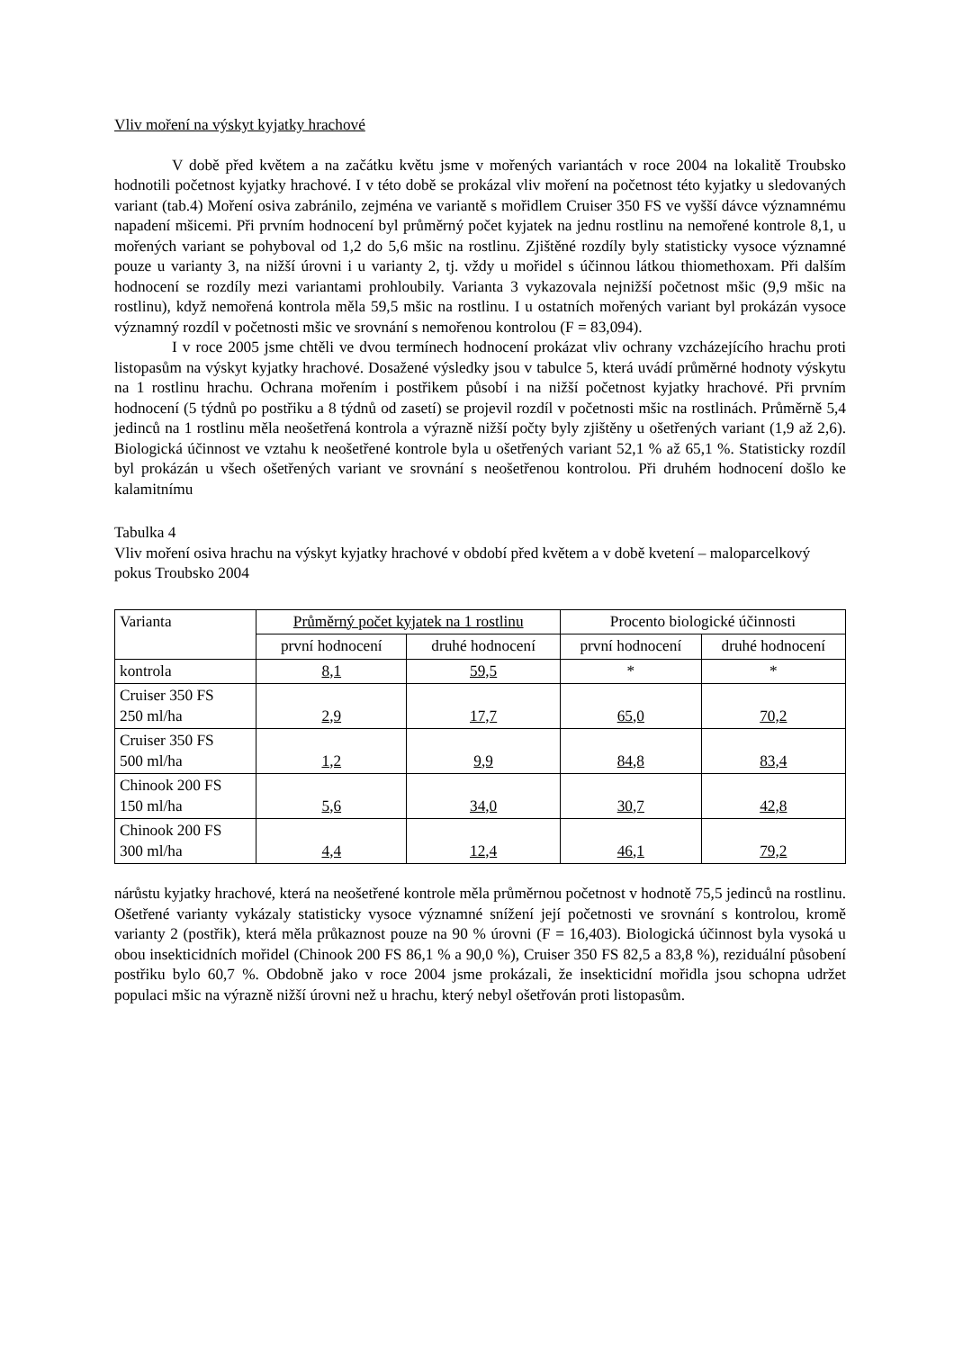Vliv moření na výskyt kyjatky hrachové
V době před květem a na začátku květu jsme v mořených variantách v roce 2004 na lokalitě Troubsko hodnotili početnost kyjatky hrachové. I v této době se prokázal vliv moření na početnost této kyjatky u sledovaných variant (tab.4) Moření osiva zabránilo, zejména ve variantě s mořidlem Cruiser 350 FS ve vyšší dávce významnému napadení mšicemi. Při prvním hodnocení byl průměrný počet kyjatek na jednu rostlinu na nemořené kontrole 8,1, u mořených variant se pohyboval od 1,2 do 5,6 mšic na rostlinu. Zjištěné rozdíly byly statisticky vysoce významné pouze u varianty 3, na nižší úrovni i u varianty 2, tj. vždy u mořidel s účinnou látkou thiomethoxam. Při dalším hodnocení se rozdíly mezi variantami prohloubily. Varianta 3 vykazovala nejnižší početnost mšic (9,9 mšic na rostlinu), když nemořená kontrola měla 59,5 mšic na rostlinu. I u ostatních mořených variant byl prokázán vysoce významný rozdíl v početnosti mšic ve srovnání s nemořenou kontrolou (F = 83,094).
I v roce 2005 jsme chtěli ve dvou termínech hodnocení prokázat vliv ochrany vzcházejícího hrachu proti listopasům na výskyt kyjatky hrachové. Dosažené výsledky jsou v tabulce 5, která uvádí průměrné hodnoty výskytu na 1 rostlinu hrachu. Ochrana mořením i postřikem působí i na nižší početnost kyjatky hrachové. Při prvním hodnocení (5 týdnů po postřiku a 8 týdnů od zasetí) se projevil rozdíl v početnosti mšic na rostlinách. Průměrně 5,4 jedinců na 1 rostlinu měla neošetřená kontrola a výrazně nižší počty byly zjištěny u ošetřených variant (1,9 až 2,6). Biologická účinnost ve vztahu k neošetřené kontrole byla u ošetřených variant 52,1 % až 65,1 %. Statisticky rozdíl byl prokázán u všech ošetřených variant ve srovnání s neošetřenou kontrolou. Při druhém hodnocení došlo ke kalamitnímu
Tabulka 4
Vliv moření osiva hrachu na výskyt kyjatky hrachové v období před květem a v době kvetení – maloparcelkový pokus Troubsko 2004
| Varianta | Průměrný počet kyjatek na 1 rostlinu | | Procento biologické účinnosti | |
| --- | --- | --- | --- | --- |
| | první hodnocení | druhé hodnocení | první hodnocení | druhé hodnocení |
| kontrola | 8,1 | 59,5 | * | * |
| Cruiser 350 FS 250 ml/ha | 2,9 | 17,7 | 65,0 | 70,2 |
| Cruiser 350 FS 500 ml/ha | 1,2 | 9,9 | 84,8 | 83,4 |
| Chinook 200 FS 150 ml/ha | 5,6 | 34,0 | 30,7 | 42,8 |
| Chinook 200 FS 300 ml/ha | 4,4 | 12,4 | 46,1 | 79,2 |
nárůstu kyjatky hrachové, která na neošetřené kontrole měla průměrnou početnost v hodnotě 75,5 jedinců na rostlinu. Ošetřené varianty vykázaly statisticky vysoce významné snížení její početnosti ve srovnání s kontrolou, kromě varianty 2 (postřik), která měla průkaznost pouze na 90 % úrovni (F = 16,403). Biologická účinnost byla vysoká u obou insekticidních mořidel (Chinook 200 FS 86,1 % a 90,0 %), Cruiser 350 FS 82,5 a 83,8 %), reziduální působení postřiku bylo 60,7 %. Obdobně jako v roce 2004 jsme prokázali, že insekticidní mořidla jsou schopna udržet populaci mšic na výrazně nižší úrovni než u hrachu, který nebyl ošetřován proti listopasům.